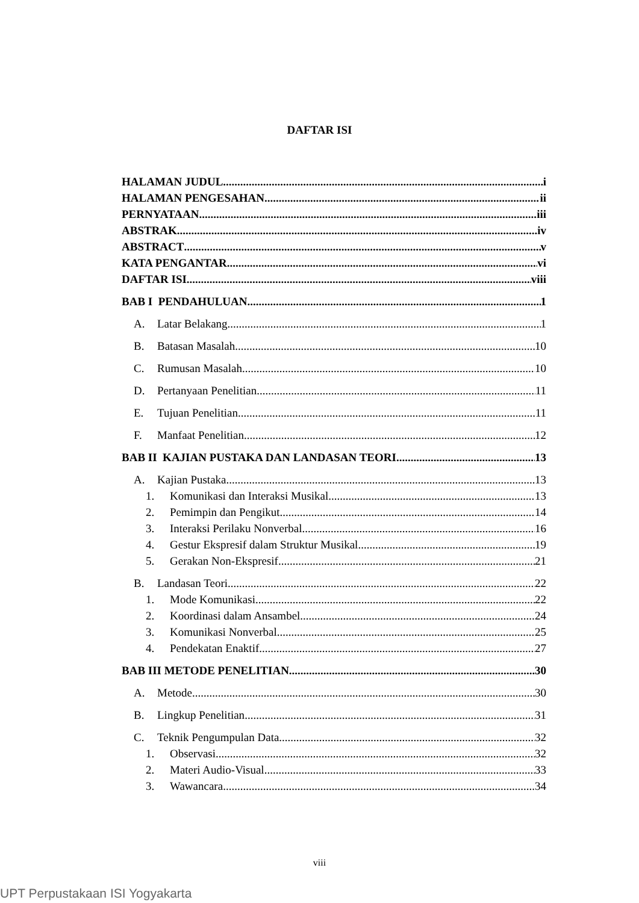DAFTAR ISI
HALAMAN JUDUL i
HALAMAN PENGESAHAN ii
PERNYATAAN iii
ABSTRAK iv
ABSTRACT v
KATA PENGANTAR vi
DAFTAR ISI viii
BAB I PENDAHULUAN 1
A. Latar Belakang 1
B. Batasan Masalah 10
C. Rumusan Masalah 10
D. Pertanyaan Penelitian 11
E. Tujuan Penelitian 11
F. Manfaat Penelitian 12
BAB II KAJIAN PUSTAKA DAN LANDASAN TEORI 13
A. Kajian Pustaka 13
1. Komunikasi dan Interaksi Musikal 13
2. Pemimpin dan Pengikut 14
3. Interaksi Perilaku Nonverbal 16
4. Gestur Ekspresif dalam Struktur Musikal 19
5. Gerakan Non-Ekspresif 21
B. Landasan Teori 22
1. Mode Komunikasi 22
2. Koordinasi dalam Ansambel 24
3. Komunikasi Nonverbal 25
4. Pendekatan Enaktif 27
BAB III METODE PENELITIAN 30
A. Metode 30
B. Lingkup Penelitian 31
C. Teknik Pengumpulan Data 32
1. Observasi 32
2. Materi Audio-Visual 33
3. Wawancara 34
viii
UPT Perpustakaan ISI Yogyakarta